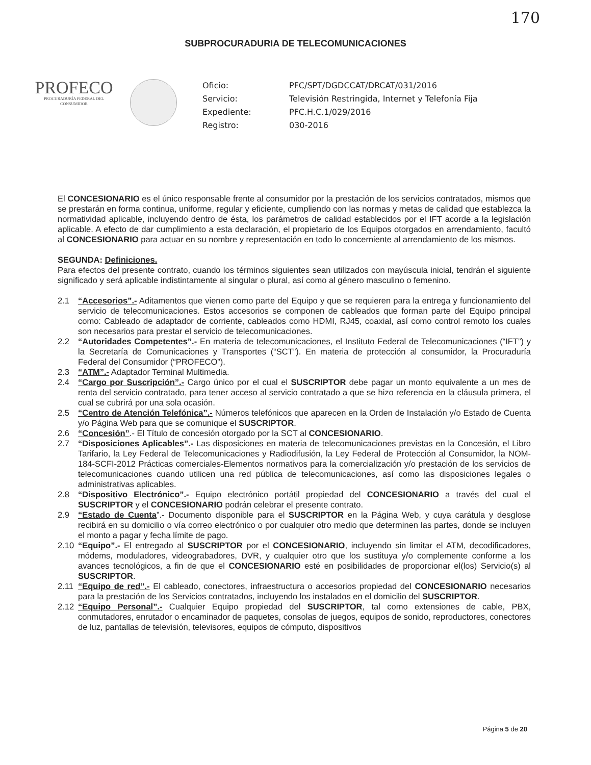170
SUBPROCURADURIA DE TELECOMUNICACIONES
PROFECO
PROCURADURÍA FEDERAL DEL CONSUMIDOR
Oficio:
PFC/SPT/DGDCCAT/DRCAT/031/2016
Servicio:
Televisión Restringida, Internet y Telefonía Fija
Expediente:
PFC.H.C.1/029/2016
Registro:
030-2016
El CONCESIONARIO es el único responsable frente al consumidor por la prestación de los servicios contratados, mismos que se prestarán en forma continua, uniforme, regular y eficiente, cumpliendo con las normas y metas de calidad que establezca la normatividad aplicable, incluyendo dentro de ésta, los parámetros de calidad establecidos por el IFT acorde a la legislación aplicable. A efecto de dar cumplimiento a esta declaración, el propietario de los Equipos otorgados en arrendamiento, facultó al CONCESIONARIO para actuar en su nombre y representación en todo lo concerniente al arrendamiento de los mismos.
SEGUNDA: Definiciones.
Para efectos del presente contrato, cuando los términos siguientes sean utilizados con mayúscula inicial, tendrán el siguiente significado y será aplicable indistintamente al singular o plural, así como al género masculino o femenino.
2.1 “Accesorios”.- Aditamentos que vienen como parte del Equipo y que se requieren para la entrega y funcionamiento del servicio de telecomunicaciones. Estos accesorios se componen de cableados que forman parte del Equipo principal como: Cableado de adaptador de corriente, cableados como HDMI, RJ45, coaxial, así como control remoto los cuales son necesarios para prestar el servicio de telecomunicaciones.
2.2 “Autoridades Competentes”.- En materia de telecomunicaciones, el Instituto Federal de Telecomunicaciones (“IFT”) y la Secretaría de Comunicaciones y Transportes (“SCT”). En materia de protección al consumidor, la Procuraduría Federal del Consumidor (“PROFECO”).
2.3 “ATM”.- Adaptador Terminal Multimedia.
2.4 “Cargo por Suscripción”.- Cargo único por el cual el SUSCRIPTOR debe pagar un monto equivalente a un mes de renta del servicio contratado, para tener acceso al servicio contratado a que se hizo referencia en la cláusula primera, el cual se cubrirá por una sola ocasión.
2.5 “Centro de Atención Telefónica”.- Números telefónicos que aparecen en la Orden de Instalación y/o Estado de Cuenta y/o Página Web para que se comunique el SUSCRIPTOR.
2.6 “Concesión”.- El Título de concesión otorgado por la SCT al CONCESIONARIO.
2.7 “Disposiciones Aplicables”.- Las disposiciones en materia de telecomunicaciones previstas en la Concesión, el Libro Tarifario, la Ley Federal de Telecomunicaciones y Radiodifusión, la Ley Federal de Protección al Consumidor, la NOM-184-SCFI-2012 Prácticas comerciales-Elementos normativos para la comercialización y/o prestación de los servicios de telecomunicaciones cuando utilicen una red pública de telecomunicaciones, así como las disposiciones legales o administrativas aplicables.
2.8 “Dispositivo Electrónico”.- Equipo electrónico portátil propiedad del CONCESIONARIO a través del cual el SUSCRIPTOR y el CONCESIONARIO podrán celebrar el presente contrato.
2.9 “Estado de Cuenta”.- Documento disponible para el SUSCRIPTOR en la Página Web, y cuya carátula y desglose recibirá en su domicilio o vía correo electrónico o por cualquier otro medio que determinen las partes, donde se incluyen el monto a pagar y fecha límite de pago.
2.10 “Equipo”.- El entregado al SUSCRIPTOR por el CONCESIONARIO, incluyendo sin limitar el ATM, decodificadores, módems, moduladores, videograbadores, DVR, y cualquier otro que los sustituya y/o complemente conforme a los avances tecnológicos, a fin de que el CONCESIONARIO esté en posibilidades de proporcionar el(los) Servicio(s) al SUSCRIPTOR.
2.11 “Equipo de red”.- El cableado, conectores, infraestructura o accesorios propiedad del CONCESIONARIO necesarios para la prestación de los Servicios contratados, incluyendo los instalados en el domicilio del SUSCRIPTOR.
2.12 “Equipo Personal”.- Cualquier Equipo propiedad del SUSCRIPTOR, tal como extensiones de cable, PBX, conmutadores, enrutador o encaminador de paquetes, consolas de juegos, equipos de sonido, reproductores, conectores de luz, pantallas de televisión, televisores, equipos de cómputo, dispositivos
Página 5 de 20